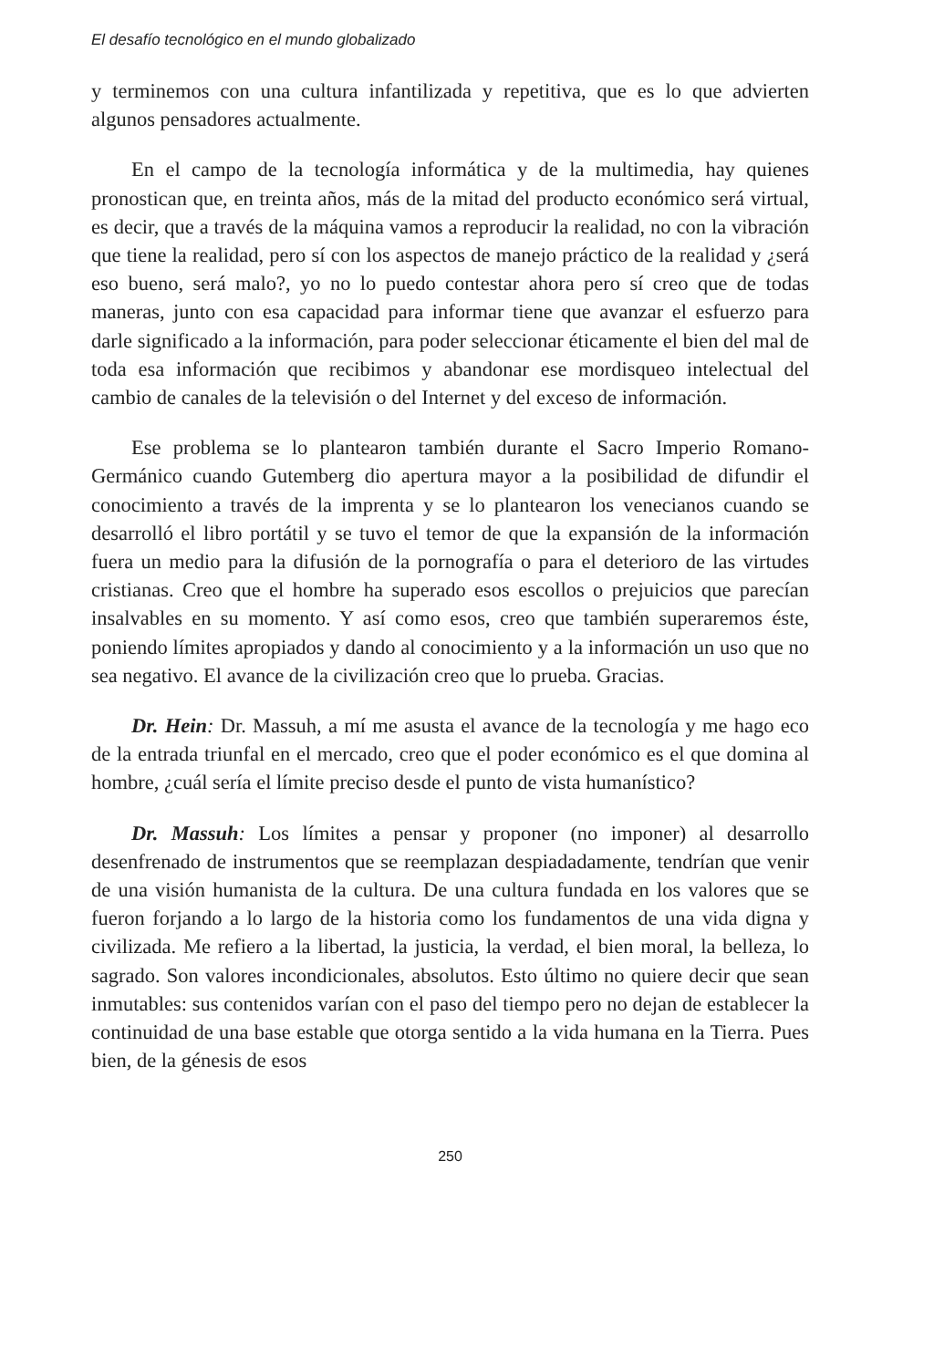El desafío tecnológico en el mundo globalizado
y terminemos con una cultura infantilizada y repetitiva, que es lo que advierten algunos pensadores actualmente.
En el campo de la tecnología informática y de la multimedia, hay quienes pronostican que, en treinta años, más de la mitad del producto económico será virtual, es decir, que a través de la máquina vamos a reproducir la realidad, no con la vibración que tiene la realidad, pero sí con los aspectos de manejo práctico de la realidad y ¿será eso bueno, será malo?, yo no lo puedo contestar ahora pero sí creo que de todas maneras, junto con esa capacidad para informar tiene que avanzar el esfuerzo para darle significado a la información, para poder seleccionar éticamente el bien del mal de toda esa información que recibimos y abandonar ese mordisqueo intelectual del cambio de canales de la televisión o del Internet y del exceso de información.
Ese problema se lo plantearon también durante el Sacro Imperio Romano-Germánico cuando Gutemberg dio apertura mayor a la posibilidad de difundir el conocimiento a través de la imprenta y se lo plantearon los venecianos cuando se desarrolló el libro portátil y se tuvo el temor de que la expansión de la información fuera un medio para la difusión de la pornografía o para el deterioro de las virtudes cristianas. Creo que el hombre ha superado esos escollos o prejuicios que parecían insalvables en su momento. Y así como esos, creo que también superaremos éste, poniendo límites apropiados y dando al conocimiento y a la información un uso que no sea negativo. El avance de la civilización creo que lo prueba. Gracias.
Dr. Hein: Dr. Massuh, a mí me asusta el avance de la tecnología y me hago eco de la entrada triunfal en el mercado, creo que el poder económico es el que domina al hombre, ¿cuál sería el límite preciso desde el punto de vista humanístico?
Dr. Massuh: Los límites a pensar y proponer (no imponer) al desarrollo desenfrenado de instrumentos que se reemplazan despiadadamente, tendrían que venir de una visión humanista de la cultura. De una cultura fundada en los valores que se fueron forjando a lo largo de la historia como los fundamentos de una vida digna y civilizada. Me refiero a la libertad, la justicia, la verdad, el bien moral, la belleza, lo sagrado. Son valores incondicionales, absolutos. Esto último no quiere decir que sean inmutables: sus contenidos varían con el paso del tiempo pero no dejan de establecer la continuidad de una base estable que otorga sentido a la vida humana en la Tierra. Pues bien, de la génesis de esos
250